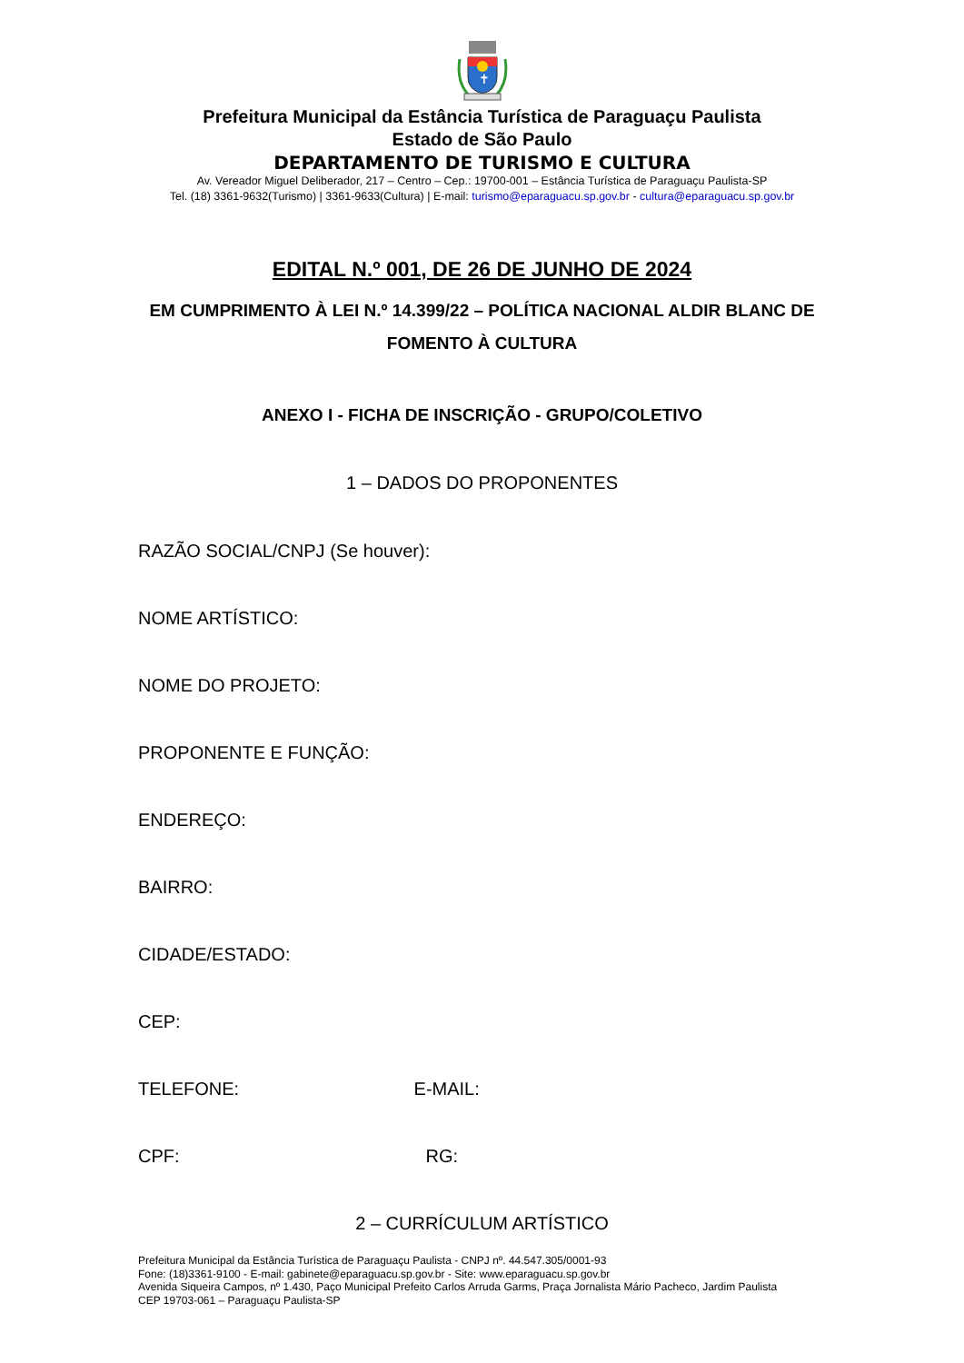✝
Prefeitura Municipal da Estância Turística de Paraguaçu Paulista
Estado de São Paulo
DEPARTAMENTO DE TURISMO E CULTURA
Av. Vereador Miguel Deliberador, 217 – Centro – Cep.: 19700-001 – Estância Turística de Paraguaçu Paulista-SP
Tel. (18) 3361-9632(Turismo) | 3361-9633(Cultura) | E-mail: turismo@eparaguacu.sp.gov.br - cultura@eparaguacu.sp.gov.br
EDITAL N.º 001, DE 26 DE JUNHO DE 2024
EM CUMPRIMENTO À LEI N.º 14.399/22 – POLÍTICA NACIONAL ALDIR BLANC DE FOMENTO À CULTURA
ANEXO I - FICHA DE INSCRIÇÃO - GRUPO/COLETIVO
1 – DADOS DO PROPONENTES
RAZÃO SOCIAL/CNPJ (Se houver):
NOME ARTÍSTICO:
NOME DO PROJETO:
PROPONENTE E FUNÇÃO:
ENDEREÇO:
BAIRRO:
CIDADE/ESTADO:
CEP:
TELEFONE: E-MAIL:
CPF: RG:
2 – CURRÍCULUM ARTÍSTICO
Prefeitura Municipal da Estância Turística de Paraguaçu Paulista - CNPJ nº. 44.547.305/0001-93
Fone: (18)3361-9100 - E-mail: gabinete@eparaguacu.sp.gov.br - Site: www.eparaguacu.sp.gov.br
Avenida Siqueira Campos, nº 1.430, Paço Municipal Prefeito Carlos Arruda Garms, Praça Jornalista Mário Pacheco, Jardim Paulista
CEP 19703-061 – Paraguaçu Paulista-SP